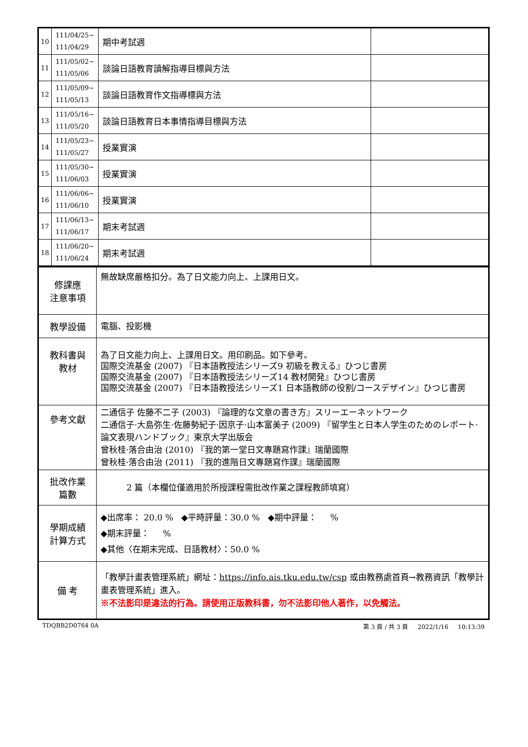| 10 | 111/04/25~ 111/04/29 | 期中考試週 | |
| 11 | 111/05/02~ 111/05/06 | 談論日語教育讀解指導目標與方法 | |
| 12 | 111/05/09~ 111/05/13 | 談論日語教育作文指導標與方法 | |
| 13 | 111/05/16~ 111/05/20 | 談論日語教育日本事情指導目標與方法 | |
| 14 | 111/05/23~ 111/05/27 | 授業實演 | |
| 15 | 111/05/30~ 111/06/03 | 授業實演 | |
| 16 | 111/06/06~ 111/06/10 | 授業實演 | |
| 17 | 111/06/13~ 111/06/17 | 期末考試週 | |
| 18 | 111/06/20~ 111/06/24 | 期末考試週 | |
| 修課應 注意事項 | 無故缺席嚴格扣分。為了日文能力向上、上課用日文。 |
| 教學設備 | 電腦、投影機 |
| 教科書與 教材 | 為了日文能力向上、上課用日文。用印刷品。如下參考。 国際交流基金 (2007) 『日本語教授法シリーズ9 初級を教える』ひつじ書房 国際交流基金 (2007) 『日本語教授法シリーズ14 教材開発』ひつじ書房 国際交流基金 (2007) 『日本語教授法シリーズ1 日本語教師の役割/コースデザイン』ひつじ書房 |
| 參考文獻 | 二通信子 佐藤不二子 (2003) 『論理的な文章の書き方』スリーエーネットワーク 二通信子·大島弥生·佐藤勢紀子·因京子·山本富美子 (2009) 『留学生と日本人学生のためのレポート·論文表現ハンドブック』東京大学出版会 曾秋桂·落合由治 (2010) 『我的第一堂日文專題寫作課』瑞蘭國際 曾秋桂·落合由治 (2011) 『我的進階日文專題寫作課』瑞蘭國際 |
| 批改作業 篇數 | 2 篇（本欄位僅適用於所授課程需批改作業之課程教師填寫） |
| 學期成績 計算方式 | ◆出席率： 20.0 % ◆平時評量：30.0 % ◆期中評量： % ◆期末評量： % ◆其他〈在期末完成、日語教材〉：50.0 % |
| 備 考 | 「教學計畫表管理系統」網址： https://info.ais.tku.edu.tw/csp 或由教務處首頁→教務資訊「教學計畫表管理系統」進入。 ※不法影印是違法的行為。請使用正版教科書，勿不法影印他人著作，以免觸法。 |
TDQBB2D0764 0A 第 3 頁 / 共 3 頁 2022/1/16 10:13:39